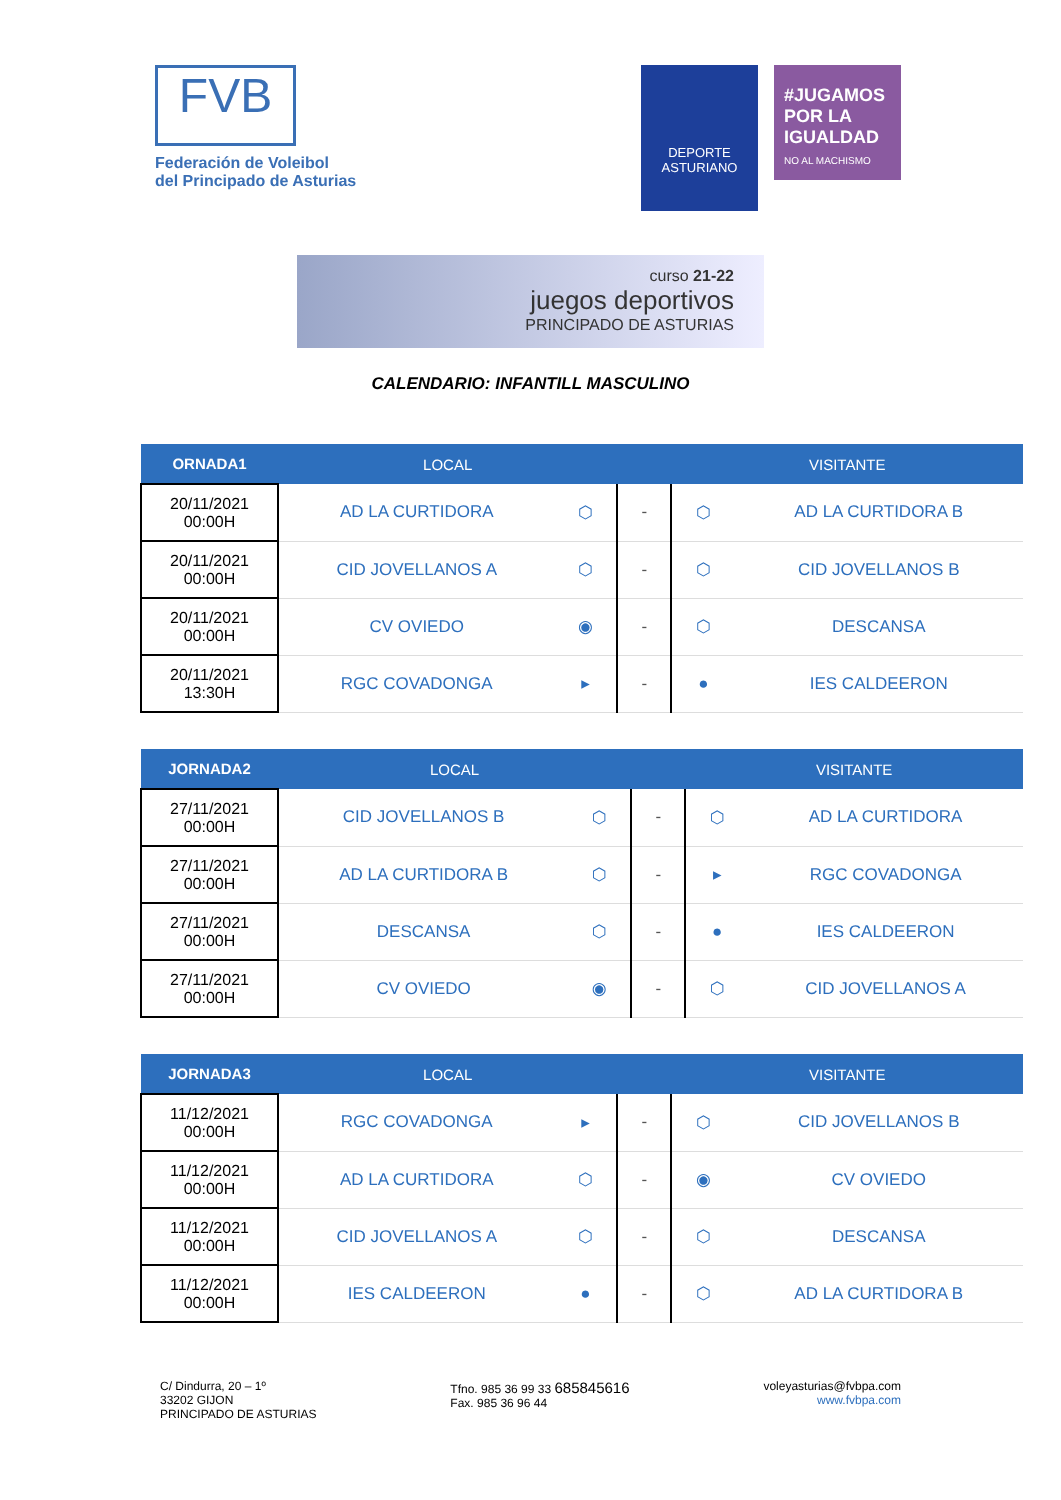FVB
Federación de Voleibol
del Principado de Asturias
DEPORTE
ASTURIANO
#JUGAMOS POR LA IGUALDAD
NO AL MACHISMO
curso 21-22
juegos deportivos
PRINCIPADO DE ASTURIAS
CALENDARIO: INFANTILL MASCULINO
| ORNADA1 | LOCAL | | | VISITANTE | |
| --- | --- | --- | --- | --- | --- |
| 20/11/2021 00:00H | AD LA CURTIDORA | ⬡ | - | ⬡ | AD LA CURTIDORA B |
| 20/11/2021 00:00H | CID JOVELLANOS A | ⬡ | - | ⬡ | CID JOVELLANOS B |
| 20/11/2021 00:00H | CV OVIEDO | ◉ | - | ⬡ | DESCANSA |
| 20/11/2021 13:30H | RGC COVADONGA | ▸ | - | ● | IES CALDEERON |
| JORNADA2 | LOCAL | | | VISITANTE | |
| --- | --- | --- | --- | --- | --- |
| 27/11/2021 00:00H | CID JOVELLANOS B | ⬡ | - | ⬡ | AD LA CURTIDORA |
| 27/11/2021 00:00H | AD LA CURTIDORA B | ⬡ | - | ▸ | RGC COVADONGA |
| 27/11/2021 00:00H | DESCANSA | ⬡ | - | ● | IES CALDEERON |
| 27/11/2021 00:00H | CV OVIEDO | ◉ | - | ⬡ | CID JOVELLANOS A |
| JORNADA3 | LOCAL | | | VISITANTE | |
| --- | --- | --- | --- | --- | --- |
| 11/12/2021 00:00H | RGC COVADONGA | ▸ | - | ⬡ | CID JOVELLANOS B |
| 11/12/2021 00:00H | AD LA CURTIDORA | ⬡ | - | ◉ | CV OVIEDO |
| 11/12/2021 00:00H | CID JOVELLANOS A | ⬡ | - | ⬡ | DESCANSA |
| 11/12/2021 00:00H | IES CALDEERON | ● | - | ⬡ | AD LA CURTIDORA B |
C/ Dindurra, 20 – 1º
33202 GIJON
PRINCIPADO DE ASTURIAS
Tfno. 985 36 99 33 685845616
Fax. 985 36 96 44
voleyasturias@fvbpa.com
www.fvbpa.com